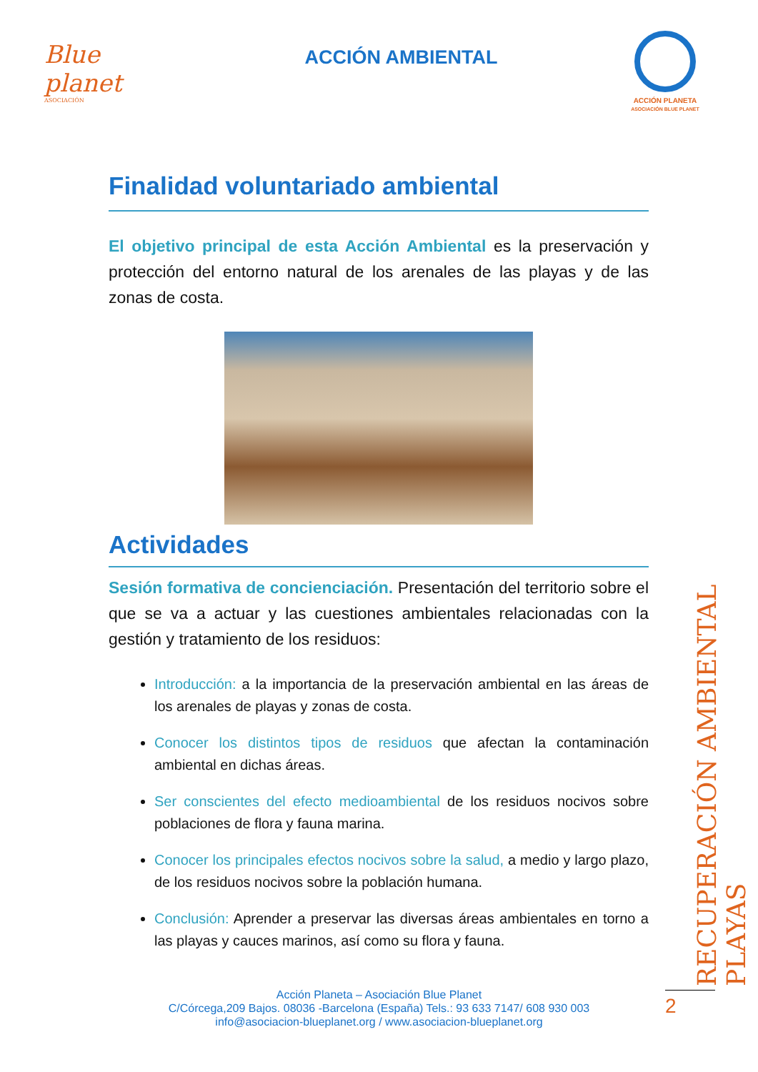Blue planet
ASOCIACIÓN
ACCIÓN AMBIENTAL
ACCIÓN PLANETA
ASOCIACIÓN BLUE PLANET
Finalidad voluntariado ambiental
El objetivo principal de esta Acción Ambiental es la preservación y protección del entorno natural de los arenales de las playas y de las zonas de costa.
Actividades
Sesión formativa de concienciación. Presentación del territorio sobre el que se va a actuar y las cuestiones ambientales relacionadas con la gestión y tratamiento de los residuos:
Introducción: a la importancia de la preservación ambiental en las áreas de los arenales de playas y zonas de costa.
Conocer los distintos tipos de residuos que afectan la contaminación ambiental en dichas áreas.
Ser conscientes del efecto medioambiental de los residuos nocivos sobre poblaciones de flora y fauna marina.
Conocer los principales efectos nocivos sobre la salud, a medio y largo plazo, de los residuos nocivos sobre la población humana.
Conclusión: Aprender a preservar las diversas áreas ambientales en torno a las playas y cauces marinos, así como su flora y fauna.
RECUPERACIÓN AMBIENTAL PLAYAS
Acción Planeta – Asociación Blue Planet
C/Córcega,209 Bajos. 08036 -Barcelona (España) Tels.: 93 633 7147/ 608 930 003
info@asociacion-blueplanet.org / www.asociacion-blueplanet.org
2